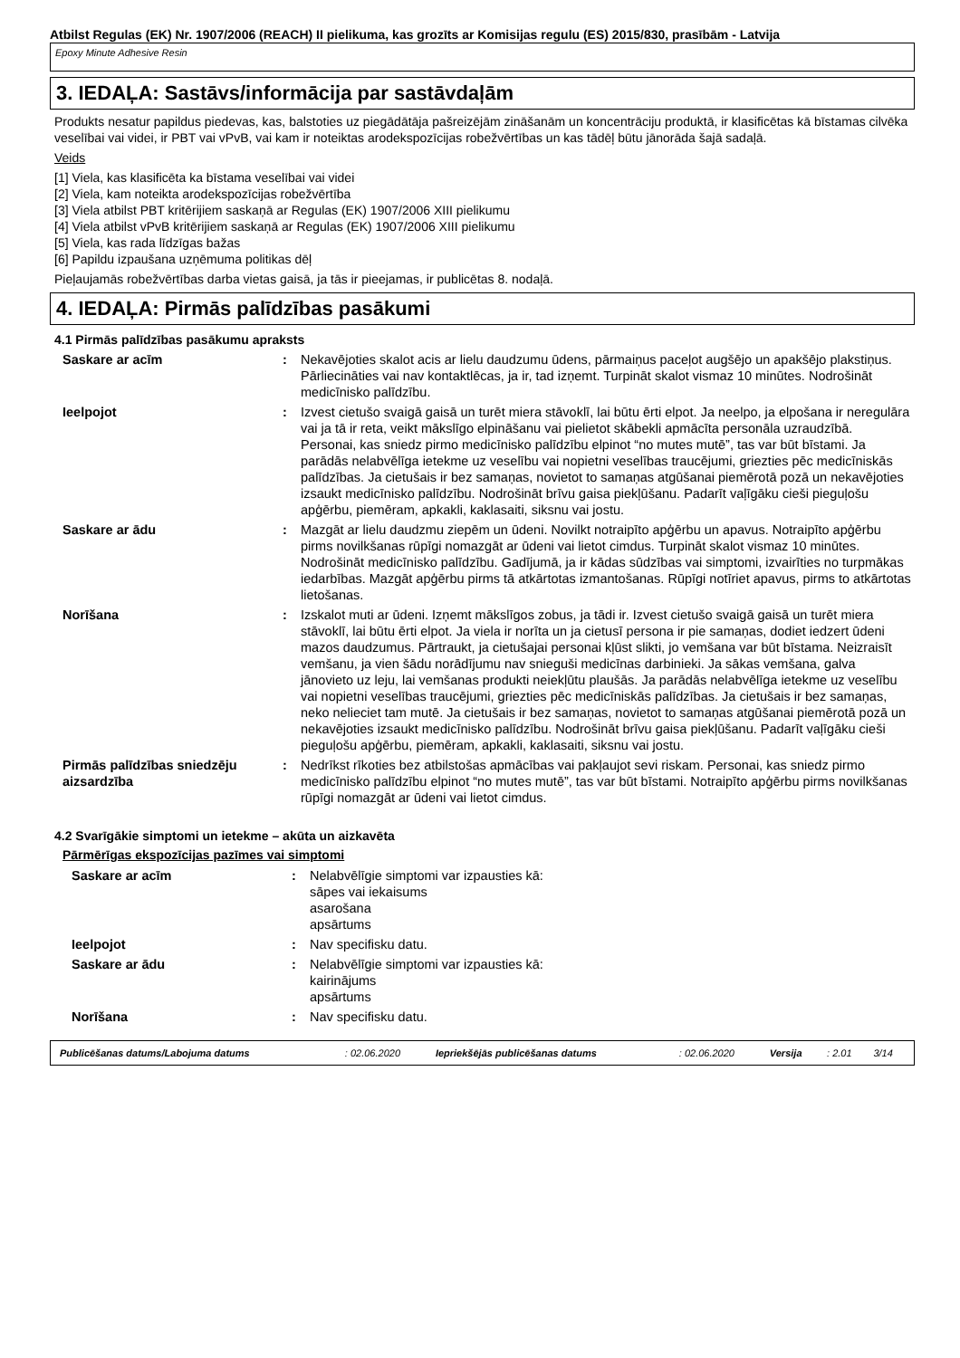Atbilst Regulas (EK) Nr. 1907/2006 (REACH) II pielikuma, kas grozīts ar Komisijas regulu (ES) 2015/830, prasībām - Latvija
Epoxy Minute Adhesive Resin
3. IEDAĻA: Sastāvs/informācija par sastāvdaļām
Produkts nesatur papildus piedevas, kas, balstoties uz piegādātāja pašreizējām zināšanām un koncentrāciju produktā, ir klasificētas kā bīstamas cilvēka veselībai vai videi, ir PBT vai vPvB, vai kam ir noteiktas arodekspozīcijas robežvērtības un kas tādēļ būtu jānorāda šajā sadaļā.
Veids
[1] Viela, kas klasificēta ka bīstama veselībai vai videi
[2] Viela, kam noteikta arodekspozīcijas robežvērtība
[3] Viela atbilst PBT kritērijiem saskaņā ar Regulas (EK) 1907/2006 XIII pielikumu
[4] Viela atbilst vPvB kritērijiem saskaņā ar Regulas (EK) 1907/2006 XIII pielikumu
[5] Viela, kas rada līdzīgas bažas
[6] Papildu izpaušana uzņēmuma politikas dēļ
Pieļaujamās robežvērtības darba vietas gaisā, ja tās ir pieejamas, ir publicētas 8. nodaļā.
4. IEDAĻA: Pirmās palīdzības pasākumi
4.1 Pirmās palīdzības pasākumu apraksts
| Saskare ar acīm | : | Nekavējoties skalot acis ar lielu daudzumu ūdens, pārmaiņus paceļot augšējo un apakšējo plakstiņus. Pārliecināties vai nav kontaktlēcas, ja ir, tad izņemt. Turpināt skalot vismaz 10 minūtes. Nodrošināt medicīnisko palīdzību. |
| Ieelpojot | : | Izvest cietušo svaigā gaisā un turēt miera stāvoklī, lai būtu ērti elpot. Ja neelpo, ja elpošana ir neregulāra vai ja tā ir reta, veikt mākslīgo elpināšanu vai pielietot skābekli apmācīta personāla uzraudzībā. Personai, kas sniedz pirmo medicīnisko palīdzību elpinot “no mutes mutē”, tas var būt bīstami. Ja parādās nelabvēlīga ietekme uz veselību vai nopietni veselības traucējumi, griezties pēc medicīniskās palīdzības. Ja cietušais ir bez samaņas, novietot to samaņas atgūšanai piemērotā pozā un nekavējoties izsaukt medicīnisko palīdzību. Nodrošināt brīvu gaisa piekļūšanu. Padarīt vaļīgāku cieši pieguļošu apģērbu, piemēram, apkakli, kaklasaiti, siksnu vai jostu. |
| Saskare ar ādu | : | Mazgāt ar lielu daudzmu ziepēm un ūdeni. Novilkt notraipīto apģērbu un apavus. Notraipīto apģērbu pirms novilkšanas rūpīgi nomazgāt ar ūdeni vai lietot cimdus. Turpināt skalot vismaz 10 minūtes. Nodrošināt medicīnisko palīdzību. Gadījumā, ja ir kādas sūdzības vai simptomi, izvairīties no turpmākas iedarbības. Mazgāt apģērbu pirms tā atkārtotas izmantošanas. Rūpīgi notīriet apavus, pirms to atkārtotas lietošanas. |
| Norīšana | : | Izskalot muti ar ūdeni. Izņemt mākslīgos zobus, ja tādi ir. Izvest cietušo svaigā gaisā un turēt miera stāvoklī, lai būtu ērti elpot. Ja viela ir norīta un ja cietusī persona ir pie samaņas, dodiet iedzert ūdeni mazos daudzumus. Pārtraukt, ja cietušajai personai kļūst slikti, jo vemšana var būt bīstama. Neizraisīt vemšanu, ja vien šādu norādījumu nav snieguši medicīnas darbinieki. Ja sākas vemšana, galva jānovieto uz leju, lai vemšanas produkti neiekļūtu plaušās. Ja parādās nelabvēlīga ietekme uz veselību vai nopietni veselības traucējumi, griezties pēc medicīniskās palīdzības. Ja cietušais ir bez samaņas, neko nelieciet tam mutē. Ja cietušais ir bez samaņas, novietot to samaņas atgūšanai piemērotā pozā un nekavējoties izsaukt medicīnisko palīdzību. Nodrošināt brīvu gaisa piekļūšanu. Padarīt vaļīgāku cieši pieguļošu apģērbu, piemēram, apkakli, kaklasaiti, siksnu vai jostu. |
| Pirmās palīdzības sniedzēju aizsardzība | : | Nedrīkst rīkoties bez atbilstošas apmācības vai pakļaujot sevi riskam. Personai, kas sniedz pirmo medicīnisko palīdzību elpinot “no mutes mutē”, tas var būt bīstami. Notraipīto apģērbu pirms novilkšanas rūpīgi nomazgāt ar ūdeni vai lietot cimdus. |
4.2 Svarīgākie simptomi un ietekme – akūta un aizkavēta
Pārmērīgas ekspozīcijas pazīmes vai simptomi
| Saskare ar acīm | : | Nelabvēlīgie simptomi var izpausties kā: sāpes vai iekaisums asarošana apsārtums |
| Ieelpojot | : | Nav specifisku datu. |
| Saskare ar ādu | : | Nelabvēlīgie simptomi var izpausties kā: kairinājums apsārtums |
| Norīšana | : | Nav specifisku datu. |
| Publicēšanas datums/Labojuma datums | : 02.06.2020 | Iepriekšējās publicēšanas datums | : 02.06.2020 | Versija | : 2.01 | 3/14 |